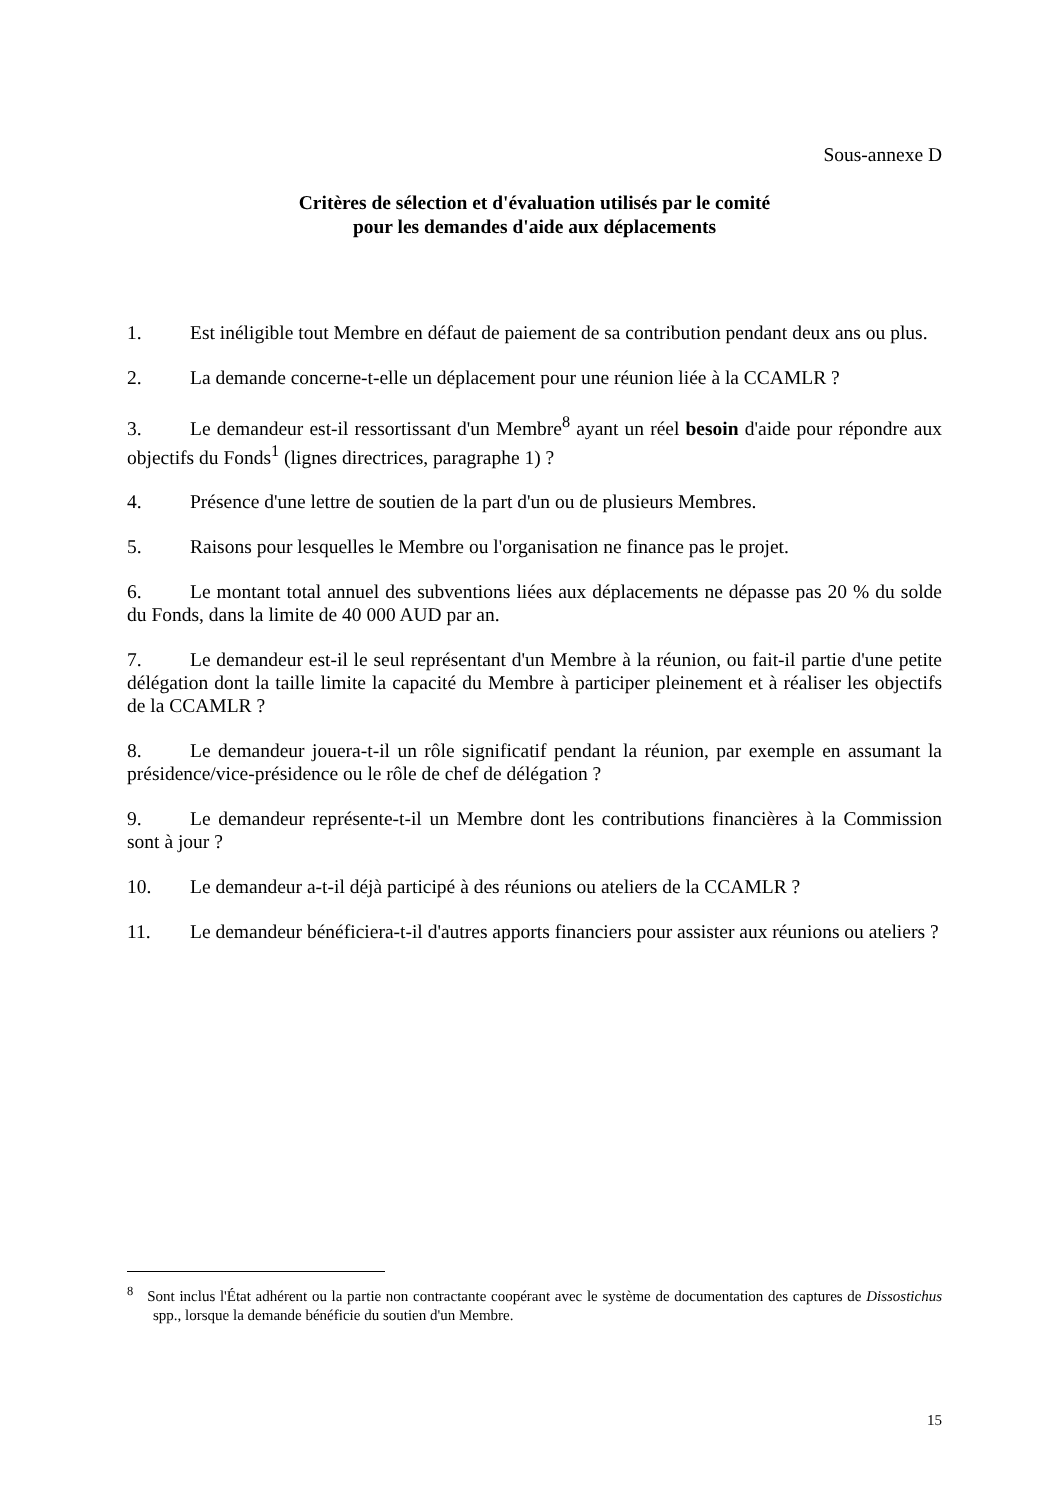Sous-annexe D
Critères de sélection et d'évaluation utilisés par le comité
pour les demandes d'aide aux déplacements
1. Est inéligible tout Membre en défaut de paiement de sa contribution pendant deux ans ou plus.
2. La demande concerne-t-elle un déplacement pour une réunion liée à la CCAMLR ?
3. Le demandeur est-il ressortissant d'un Membre<sup>8</sup> ayant un réel besoin d'aide pour répondre aux objectifs du Fonds<sup>1</sup> (lignes directrices, paragraphe 1) ?
4. Présence d'une lettre de soutien de la part d'un ou de plusieurs Membres.
5. Raisons pour lesquelles le Membre ou l'organisation ne finance pas le projet.
6. Le montant total annuel des subventions liées aux déplacements ne dépasse pas 20 % du solde du Fonds, dans la limite de 40 000 AUD par an.
7. Le demandeur est-il le seul représentant d'un Membre à la réunion, ou fait-il partie d'une petite délégation dont la taille limite la capacité du Membre à participer pleinement et à réaliser les objectifs de la CCAMLR ?
8. Le demandeur jouera-t-il un rôle significatif pendant la réunion, par exemple en assumant la présidence/vice-présidence ou le rôle de chef de délégation ?
9. Le demandeur représente-t-il un Membre dont les contributions financières à la Commission sont à jour ?
10. Le demandeur a-t-il déjà participé à des réunions ou ateliers de la CCAMLR ?
11. Le demandeur bénéficiera-t-il d'autres apports financiers pour assister aux réunions ou ateliers ?
<sup>8</sup> Sont inclus l'État adhérent ou la partie non contractante coopérant avec le système de documentation des captures de Dissostichus spp., lorsque la demande bénéficie du soutien d'un Membre.
15